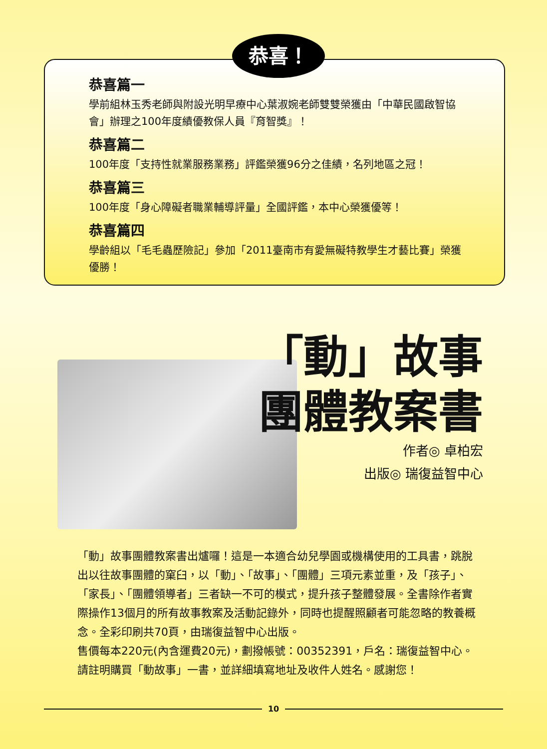恭喜！
恭喜篇一
學前組林玉秀老師與附設光明早療中心葉淑婉老師雙雙榮獲由「中華民國啟智協會」辦理之100年度績優教保人員『育智獎』！
恭喜篇二
100年度「支持性就業服務業務」評鑑榮獲96分之佳績，名列地區之冠！
恭喜篇三
100年度「身心障礙者職業輔導評量」全國評鑑，本中心榮獲優等！
恭喜篇四
學齡組以「毛毛蟲歷險記」參加「2011臺南市有愛無礙特教學生才藝比賽」榮獲優勝！
「動」故事
團體教案書
作者◎ 卓柏宏
出版◎ 瑞復益智中心
「動」故事團體教案書出爐囉！這是一本適合幼兒學園或機構使用的工具書，跳脫出以往故事團體的窠臼，以「動」、「故事」、「團體」三項元素並重，及「孩子」、「家長」、「團體領導者」三者缺一不可的模式，提升孩子整體發展。全書除作者實際操作13個月的所有故事教案及活動記錄外，同時也提醒照顧者可能忽略的教養概念。全彩印刷共70頁，由瑞復益智中心出版。
售價每本220元(內含運費20元)，劃撥帳號：00352391，戶名：瑞復益智中心。請註明購買「動故事」一書，並詳細填寫地址及收件人姓名。感謝您！
10